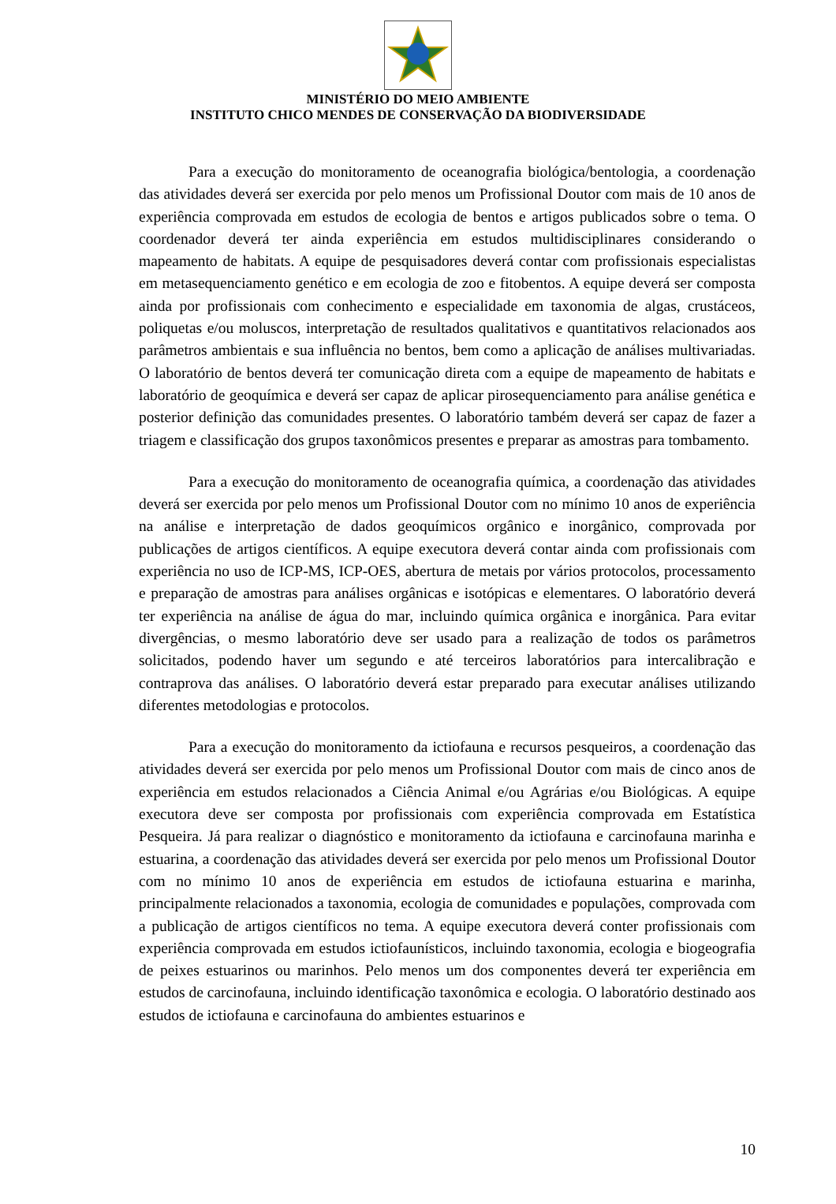MINISTÉRIO DO MEIO AMBIENTE
INSTITUTO CHICO MENDES DE CONSERVAÇÃO DA BIODIVERSIDADE
Para a execução do monitoramento de oceanografia biológica/bentologia, a coordenação das atividades deverá ser exercida por pelo menos um Profissional Doutor com mais de 10 anos de experiência comprovada em estudos de ecologia de bentos e artigos publicados sobre o tema. O coordenador deverá ter ainda experiência em estudos multidisciplinares considerando o mapeamento de habitats. A equipe de pesquisadores deverá contar com profissionais especialistas em metasequenciamento genético e em ecologia de zoo e fitobentos. A equipe deverá ser composta ainda por profissionais com conhecimento e especialidade em taxonomia de algas, crustáceos, poliquetas e/ou moluscos, interpretação de resultados qualitativos e quantitativos relacionados aos parâmetros ambientais e sua influência no bentos, bem como a aplicação de análises multivariadas. O laboratório de bentos deverá ter comunicação direta com a equipe de mapeamento de habitats e laboratório de geoquímica e deverá ser capaz de aplicar pirosequenciamento para análise genética e posterior definição das comunidades presentes. O laboratório também deverá ser capaz de fazer a triagem e classificação dos grupos taxonômicos presentes e preparar as amostras para tombamento.
Para a execução do monitoramento de oceanografia química, a coordenação das atividades deverá ser exercida por pelo menos um Profissional Doutor com no mínimo 10 anos de experiência na análise e interpretação de dados geoquímicos orgânico e inorgânico, comprovada por publicações de artigos científicos. A equipe executora deverá contar ainda com profissionais com experiência no uso de ICP-MS, ICP-OES, abertura de metais por vários protocolos, processamento e preparação de amostras para análises orgânicas e isotópicas e elementares. O laboratório deverá ter experiência na análise de água do mar, incluindo química orgânica e inorgânica. Para evitar divergências, o mesmo laboratório deve ser usado para a realização de todos os parâmetros solicitados, podendo haver um segundo e até terceiros laboratórios para intercalibração e contraprova das análises. O laboratório deverá estar preparado para executar análises utilizando diferentes metodologias e protocolos.
Para a execução do monitoramento da ictiofauna e recursos pesqueiros, a coordenação das atividades deverá ser exercida por pelo menos um Profissional Doutor com mais de cinco anos de experiência em estudos relacionados a Ciência Animal e/ou Agrárias e/ou Biológicas. A equipe executora deve ser composta por profissionais com experiência comprovada em Estatística Pesqueira. Já para realizar o diagnóstico e monitoramento da ictiofauna e carcinofauna marinha e estuarina, a coordenação das atividades deverá ser exercida por pelo menos um Profissional Doutor com no mínimo 10 anos de experiência em estudos de ictiofauna estuarina e marinha, principalmente relacionados a taxonomia, ecologia de comunidades e populações, comprovada com a publicação de artigos científicos no tema. A equipe executora deverá conter profissionais com experiência comprovada em estudos ictiofaunísticos, incluindo taxonomia, ecologia e biogeografia de peixes estuarinos ou marinhos. Pelo menos um dos componentes deverá ter experiência em estudos de carcinofauna, incluindo identificação taxonômica e ecologia. O laboratório destinado aos estudos de ictiofauna e carcinofauna do ambientes estuarinos e
10